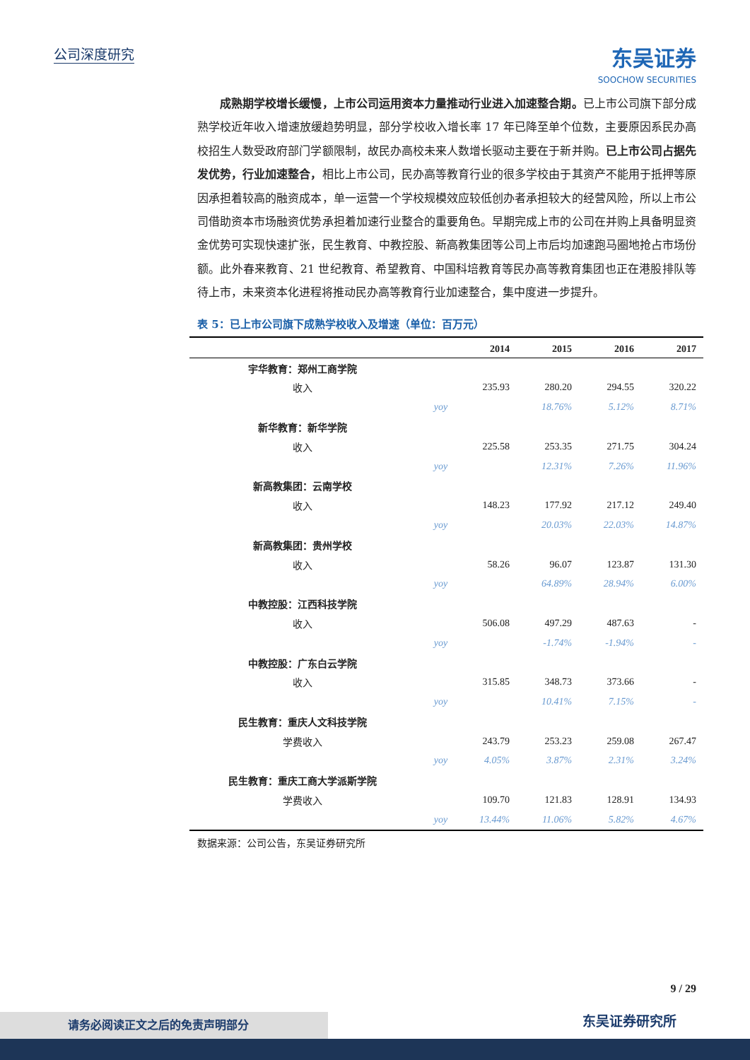公司深度研究 东吴证券
SOOCHOW SECURITIES
　　成熟期学校增长缓慢，上市公司运用资本力量推动行业进入加速整合期。已上市公司旗下部分成熟学校近年收入增速放缓趋势明显，部分学校收入增长率 17 年已降至单个位数，主要原因系民办高校招生人数受政府部门学额限制，故民办高校未来人数增长驱动主要在于新并购。已上市公司占据先发优势，行业加速整合，相比上市公司，民办高等教育行业的很多学校由于其资产不能用于抵押等原因承担着较高的融资成本，单一运营一个学校规模效应较低创办者承担较大的经营风险，所以上市公司借助资本市场融资优势承担着加速行业整合的重要角色。早期完成上市的公司在并购上具备明显资金优势可实现快速扩张，民生教育、中教控股、新高教集团等公司上市后均加速跑马圈地抢占市场份额。此外春来教育、21 世纪教育、希望教育、中国科培教育等民办高等教育集团也正在港股排队等待上市，未来资本化进程将推动民办高等教育行业加速整合，集中度进一步提升。
表 5：已上市公司旗下成熟学校收入及增速（单位：百万元）
| | | 2014 | 2015 | 2016 | 2017 |
| --- | --- | --- | --- | --- | --- |
| 宇华教育：郑州工商学院 | | | | | |
| 收入 | | 235.93 | 280.20 | 294.55 | 320.22 |
| | yoy | | 18.76% | 5.12% | 8.71% |
| 新华教育：新华学院 | | | | | |
| 收入 | | 225.58 | 253.35 | 271.75 | 304.24 |
| | yoy | | 12.31% | 7.26% | 11.96% |
| 新高教集团：云南学校 | | | | | |
| 收入 | | 148.23 | 177.92 | 217.12 | 249.40 |
| | yoy | | 20.03% | 22.03% | 14.87% |
| 新高教集团：贵州学校 | | | | | |
| 收入 | | 58.26 | 96.07 | 123.87 | 131.30 |
| | yoy | | 64.89% | 28.94% | 6.00% |
| 中教控股：江西科技学院 | | | | | |
| 收入 | | 506.08 | 497.29 | 487.63 | - |
| | yoy | | -1.74% | -1.94% | - |
| 中教控股：广东白云学院 | | | | | |
| 收入 | | 315.85 | 348.73 | 373.66 | - |
| | yoy | | 10.41% | 7.15% | - |
| 民生教育：重庆人文科技学院 | | | | | |
| 学费收入 | | 243.79 | 253.23 | 259.08 | 267.47 |
| | yoy | 4.05% | 3.87% | 2.31% | 3.24% |
| 民生教育：重庆工商大学派斯学院 | | | | | |
| 学费收入 | | 109.70 | 121.83 | 128.91 | 134.93 |
| | yoy | 13.44% | 11.06% | 5.82% | 4.67% |
数据来源：公司公告，东吴证券研究所
9 / 29
请务必阅读正文之后的免责声明部分 东吴证券研究所